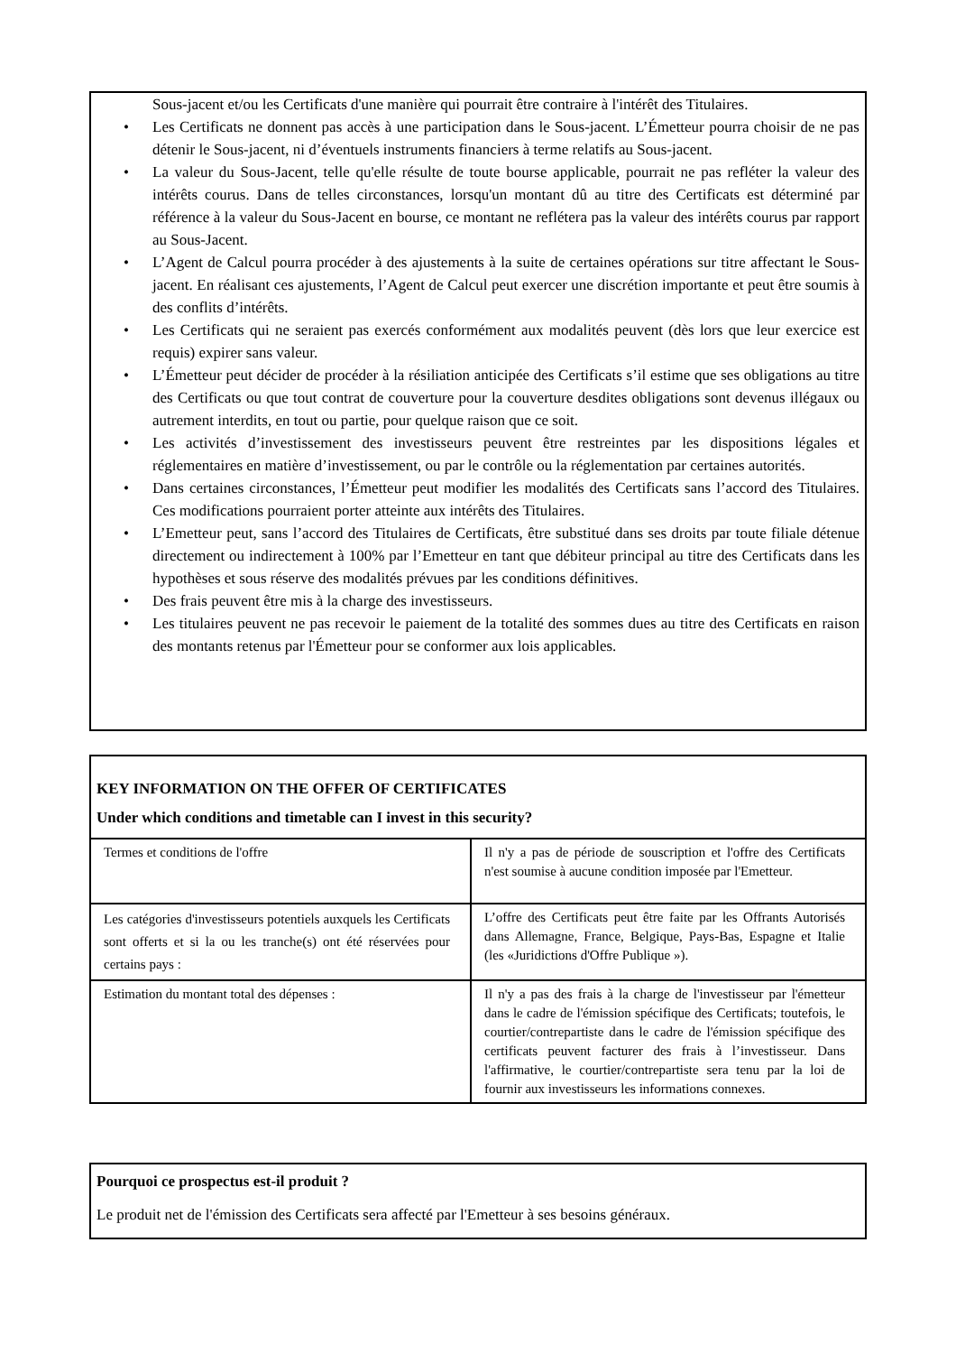Sous-jacent et/ou les Certificats d'une manière qui pourrait être contraire à l'intérêt des Titulaires.
• Les Certificats ne donnent pas accès à une participation dans le Sous-jacent. L’Émetteur pourra choisir de ne pas détenir le Sous-jacent, ni d’éventuels instruments financiers à terme relatifs au Sous-jacent.
• La valeur du Sous-Jacent, telle qu'elle résulte de toute bourse applicable, pourrait ne pas refléter la valeur des intérêts courus. Dans de telles circonstances, lorsqu'un montant dû au titre des Certificats est déterminé par référence à la valeur du Sous-Jacent en bourse, ce montant ne reflétera pas la valeur des intérêts courus par rapport au Sous-Jacent.
• L’Agent de Calcul pourra procéder à des ajustements à la suite de certaines opérations sur titre affectant le Sous-jacent. En réalisant ces ajustements, l’Agent de Calcul peut exercer une discrétion importante et peut être soumis à des conflits d’intérêts.
• Les Certificats qui ne seraient pas exercés conformément aux modalités peuvent (dès lors que leur exercice est requis) expirer sans valeur.
• L’Émetteur peut décider de procéder à la résiliation anticipée des Certificats s’il estime que ses obligations au titre des Certificats ou que tout contrat de couverture pour la couverture desdites obligations sont devenus illégaux ou autrement interdits, en tout ou partie, pour quelque raison que ce soit.
• Les activités d’investissement des investisseurs peuvent être restreintes par les dispositions légales et réglementaires en matière d’investissement, ou par le contrôle ou la réglementation par certaines autorités.
• Dans certaines circonstances, l’Émetteur peut modifier les modalités des Certificats sans l’accord des Titulaires. Ces modifications pourraient porter atteinte aux intérêts des Titulaires.
• L’Emetteur peut, sans l’accord des Titulaires de Certificats, être substitué dans ses droits par toute filiale détenue directement ou indirectement à 100% par l’Emetteur en tant que débiteur principal au titre des Certificats dans les hypothèses et sous réserve des modalités prévues par les conditions définitives.
• Des frais peuvent être mis à la charge des investisseurs.
• Les titulaires peuvent ne pas recevoir le paiement de la totalité des sommes dues au titre des Certificats en raison des montants retenus par l'Émetteur pour se conformer aux lois applicables.
KEY INFORMATION ON THE OFFER OF CERTIFICATES
Under which conditions and timetable can I invest in this security?
| Termes et conditions de l'offre | Il n'y a pas de période de souscription et l'offre des Certificats n'est soumise à aucune condition imposée par l'Emetteur. |
| Les catégories d'investisseurs potentiels auxquels les Certificats sont offerts et si la ou les tranche(s) ont été réservées pour certains pays : | L’offre des Certificats peut être faite par les Offrants Autorisés dans Allemagne, France, Belgique, Pays-Bas, Espagne et Italie (les «Juridictions d'Offre Publique »). |
| Estimation du montant total des dépenses : | Il n'y a pas des frais à la charge de l'investisseur par l'émetteur dans le cadre de l'émission spécifique des Certificats; toutefois, le courtier/contrepartiste dans le cadre de l'émission spécifique des certificats peuvent facturer des frais à l’investisseur. Dans l'affirmative, le courtier/contrepartiste sera tenu par la loi de fournir aux investisseurs les informations connexes. |
Pourquoi ce prospectus est-il produit ?
Le produit net de l'émission des Certificats sera affecté par l'Emetteur à ses besoins généraux.